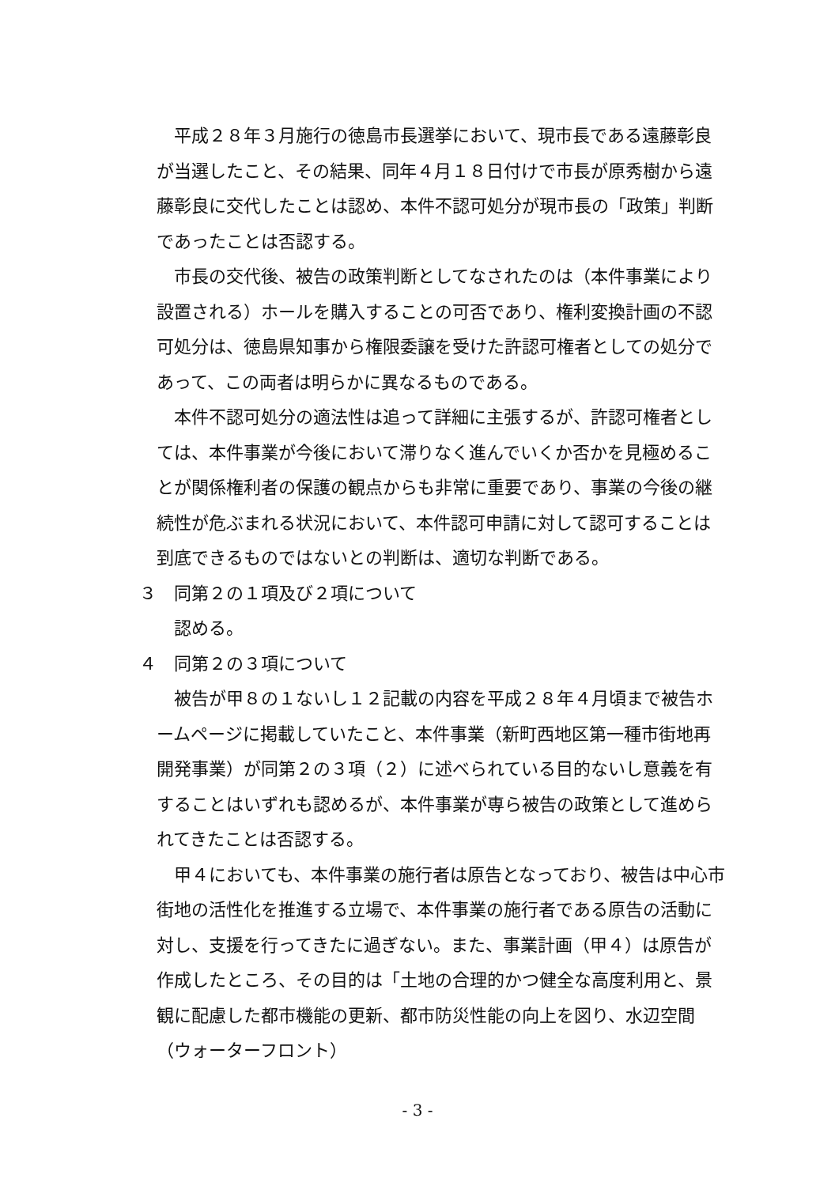平成２８年３月施行の徳島市長選挙において、現市長である遠藤彰良が当選したこと、その結果、同年４月１８日付けで市長が原秀樹から遠藤彰良に交代したことは認め、本件不認可処分が現市長の「政策」判断であったことは否認する。
市長の交代後、被告の政策判断としてなされたのは（本件事業により設置される）ホールを購入することの可否であり、権利変換計画の不認可処分は、徳島県知事から権限委譲を受けた許認可権者としての処分であって、この両者は明らかに異なるものである。
本件不認可処分の適法性は追って詳細に主張するが、許認可権者としては、本件事業が今後において滞りなく進んでいくか否かを見極めることが関係権利者の保護の観点からも非常に重要であり、事業の今後の継続性が危ぶまれる状況において、本件認可申請に対して認可することは到底できるものではないとの判断は、適切な判断である。
３　同第２の１項及び２項について
認める。
４　同第２の３項について
被告が甲８の１ないし１２記載の内容を平成２８年４月頃まで被告ホームページに掲載していたこと、本件事業（新町西地区第一種市街地再開発事業）が同第２の３項（２）に述べられている目的ないし意義を有することはいずれも認めるが、本件事業が専ら被告の政策として進められてきたことは否認する。
甲４においても、本件事業の施行者は原告となっており、被告は中心市街地の活性化を推進する立場で、本件事業の施行者である原告の活動に対し、支援を行ってきたに過ぎない。また、事業計画（甲４）は原告が作成したところ、その目的は「土地の合理的かつ健全な高度利用と、景観に配慮した都市機能の更新、都市防災性能の向上を図り、水辺空間（ウォーターフロント）
- 3 -